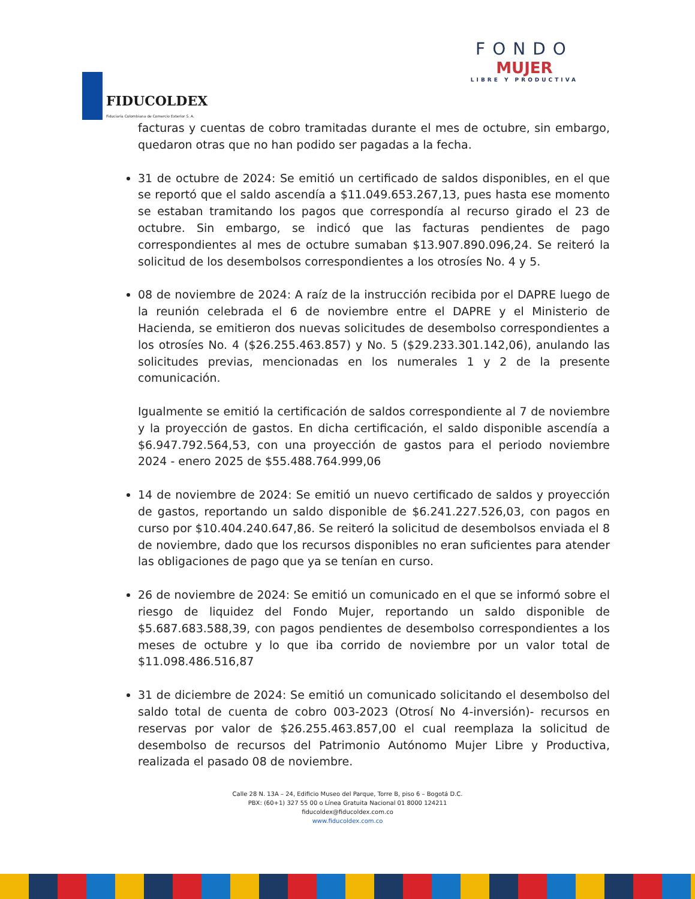FIDUCOLDEX
Fiduciaria Colombiana de Comercio Exterior S. A.
FONDO
MUJER
LIBRE Y PRODUCTIVA
facturas y cuentas de cobro tramitadas durante el mes de octubre, sin embargo, quedaron otras que no han podido ser pagadas a la fecha.
31 de octubre de 2024: Se emitió un certificado de saldos disponibles, en el que se reportó que el saldo ascendía a $11.049.653.267,13, pues hasta ese momento se estaban tramitando los pagos que correspondía al recurso girado el 23 de octubre. Sin embargo, se indicó que las facturas pendientes de pago correspondientes al mes de octubre sumaban $13.907.890.096,24. Se reiteró la solicitud de los desembolsos correspondientes a los otrosíes No. 4 y 5.
08 de noviembre de 2024: A raíz de la instrucción recibida por el DAPRE luego de la reunión celebrada el 6 de noviembre entre el DAPRE y el Ministerio de Hacienda, se emitieron dos nuevas solicitudes de desembolso correspondientes a los otrosíes No. 4 ($26.255.463.857) y No. 5 ($29.233.301.142,06), anulando las solicitudes previas, mencionadas en los numerales 1 y 2 de la presente comunicación.
Igualmente se emitió la certificación de saldos correspondiente al 7 de noviembre y la proyección de gastos. En dicha certificación, el saldo disponible ascendía a $6.947.792.564,53, con una proyección de gastos para el periodo noviembre 2024 - enero 2025 de $55.488.764.999,06
14 de noviembre de 2024: Se emitió un nuevo certificado de saldos y proyección de gastos, reportando un saldo disponible de $6.241.227.526,03, con pagos en curso por $10.404.240.647,86. Se reiteró la solicitud de desembolsos enviada el 8 de noviembre, dado que los recursos disponibles no eran suficientes para atender las obligaciones de pago que ya se tenían en curso.
26 de noviembre de 2024: Se emitió un comunicado en el que se informó sobre el riesgo de liquidez del Fondo Mujer, reportando un saldo disponible de $5.687.683.588,39, con pagos pendientes de desembolso correspondientes a los meses de octubre y lo que iba corrido de noviembre por un valor total de $11.098.486.516,87
31 de diciembre de 2024: Se emitió un comunicado solicitando el desembolso del saldo total de cuenta de cobro 003-2023 (Otrosí No 4-inversión)- recursos en reservas por valor de $26.255.463.857,00 el cual reemplaza la solicitud de desembolso de recursos del Patrimonio Autónomo Mujer Libre y Productiva, realizada el pasado 08 de noviembre.
Calle 28 N. 13A – 24, Edificio Museo del Parque, Torre B, piso 6 – Bogotá D.C.
PBX: (60+1) 327 55 00 o Línea Gratuita Nacional 01 8000 124211
fiducoldex@fiducoldex.com.co
www.fiducoldex.com.co